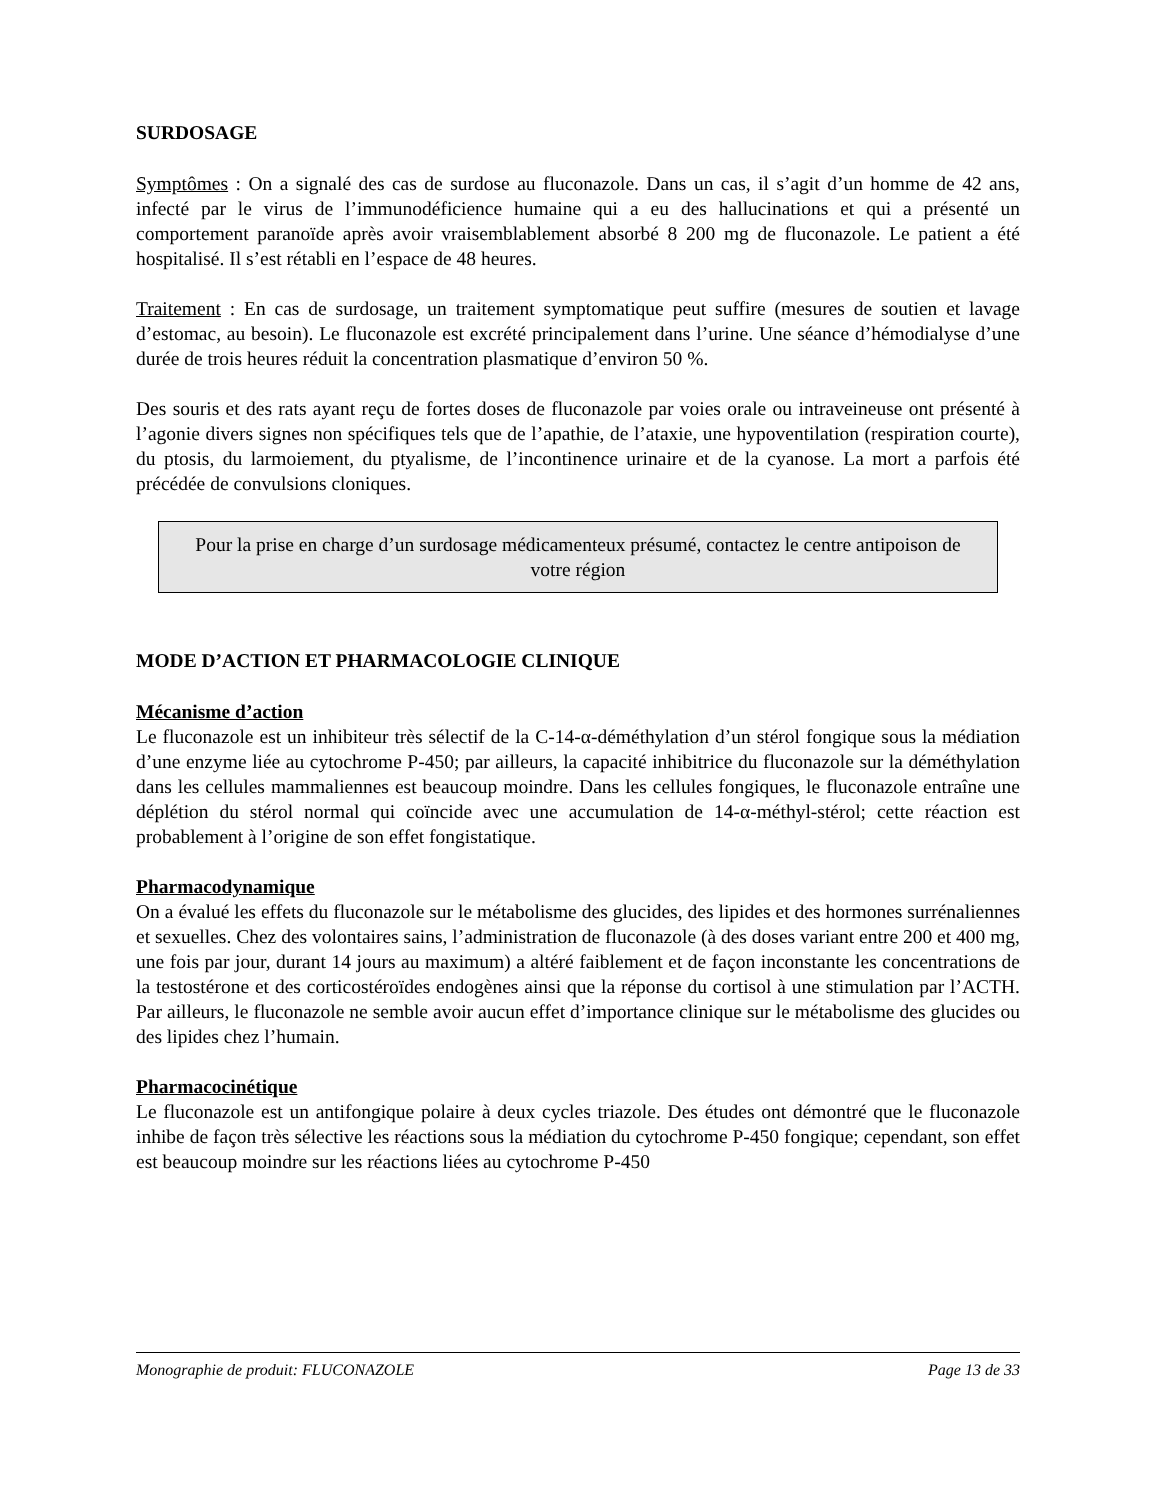SURDOSAGE
Symptômes : On a signalé des cas de surdose au fluconazole. Dans un cas, il s’agit d’un homme de 42 ans, infecté par le virus de l’immunodéficience humaine qui a eu des hallucinations et qui a présenté un comportement paranoïde après avoir vraisemblablement absorbé 8 200 mg de fluconazole. Le patient a été hospitalisé. Il s’est rétabli en l’espace de 48 heures.
Traitement : En cas de surdosage, un traitement symptomatique peut suffire (mesures de soutien et lavage d’estomac, au besoin). Le fluconazole est excrété principalement dans l’urine. Une séance d’hémodialyse d’une durée de trois heures réduit la concentration plasmatique d’environ 50 %.
Des souris et des rats ayant reçu de fortes doses de fluconazole par voies orale ou intraveineuse ont présenté à l’agonie divers signes non spécifiques tels que de l’apathie, de l’ataxie, une hypoventilation (respiration courte), du ptosis, du larmoiement, du ptyalisme, de l’incontinence urinaire et de la cyanose. La mort a parfois été précédée de convulsions cloniques.
Pour la prise en charge d’un surdosage médicamenteux présumé, contactez le centre antipoison de votre région
MODE D’ACTION ET PHARMACOLOGIE CLINIQUE
Mécanisme d’action
Le fluconazole est un inhibiteur très sélectif de la C-14-α-déméthylation d’un stérol fongique sous la médiation d’une enzyme liée au cytochrome P-450; par ailleurs, la capacité inhibitrice du fluconazole sur la déméthylation dans les cellules mammaliennes est beaucoup moindre. Dans les cellules fongiques, le fluconazole entraîne une déplétion du stérol normal qui coïncide avec une accumulation de 14-α-méthyl-stérol; cette réaction est probablement à l’origine de son effet fongistatique.
Pharmacodynamique
On a évalué les effets du fluconazole sur le métabolisme des glucides, des lipides et des hormones surrénaliennes et sexuelles. Chez des volontaires sains, l’administration de fluconazole (à des doses variant entre 200 et 400 mg, une fois par jour, durant 14 jours au maximum) a altéré faiblement et de façon inconstante les concentrations de la testostérone et des corticostéroïdes endogènes ainsi que la réponse du cortisol à une stimulation par l’ACTH. Par ailleurs, le fluconazole ne semble avoir aucun effet d’importance clinique sur le métabolisme des glucides ou des lipides chez l’humain.
Pharmacocinétique
Le fluconazole est un antifongique polaire à deux cycles triazole. Des études ont démontré que le fluconazole inhibe de façon très sélective les réactions sous la médiation du cytochrome P-450 fongique; cependant, son effet est beaucoup moindre sur les réactions liées au cytochrome P-450
Monographie de produit: FLUCONAZOLE Page 13 de 33